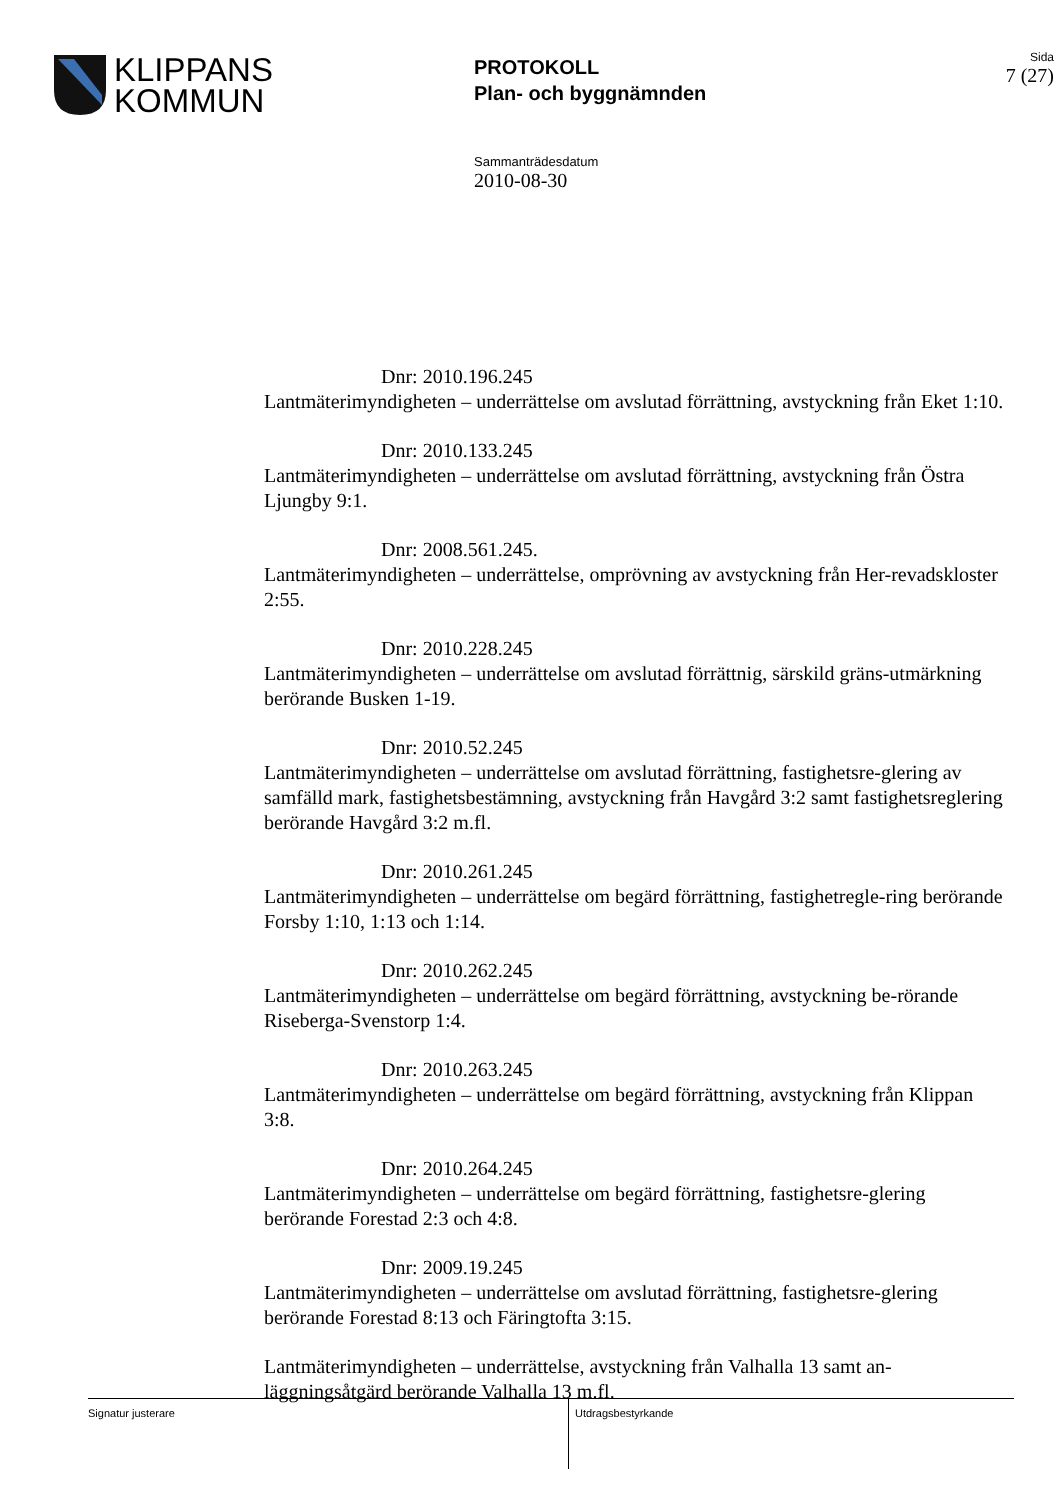KLIPPANS
KOMMUN
PROTOKOLL
Plan- och byggnämnden
Sida
7 (27)
Sammanträdesdatum
2010-08-30
Dnr: 2010.196.245
Lantmäterimyndigheten – underrättelse om avslutad förrättning, avstyckning från Eket 1:10.
Dnr: 2010.133.245
Lantmäterimyndigheten – underrättelse om avslutad förrättning, avstyckning från Östra Ljungby 9:1.
Dnr: 2008.561.245.
Lantmäterimyndigheten – underrättelse, omprövning av avstyckning från Her-revadskloster 2:55.
Dnr: 2010.228.245
Lantmäterimyndigheten – underrättelse om avslutad förrättnig, särskild gräns-utmärkning berörande Busken 1-19.
Dnr: 2010.52.245
Lantmäterimyndigheten – underrättelse om avslutad förrättning, fastighetsre-glering av samfälld mark, fastighetsbestämning, avstyckning från Havgård 3:2 samt fastighetsreglering berörande Havgård 3:2 m.fl.
Dnr: 2010.261.245
Lantmäterimyndigheten – underrättelse om begärd förrättning, fastighetregle-ring berörande Forsby 1:10, 1:13 och 1:14.
Dnr: 2010.262.245
Lantmäterimyndigheten – underrättelse om begärd förrättning, avstyckning be-rörande Riseberga-Svenstorp 1:4.
Dnr: 2010.263.245
Lantmäterimyndigheten – underrättelse om begärd förrättning, avstyckning från Klippan 3:8.
Dnr: 2010.264.245
Lantmäterimyndigheten – underrättelse om begärd förrättning, fastighetsre-glering berörande Forestad 2:3 och 4:8.
Dnr: 2009.19.245
Lantmäterimyndigheten – underrättelse om avslutad förrättning, fastighetsre-glering berörande Forestad 8:13 och Färingtofta 3:15.
Lantmäterimyndigheten – underrättelse, avstyckning från Valhalla 13 samt an-läggningsåtgärd berörande Valhalla 13 m.fl.
Signatur justerare
Utdragsbestyrkande